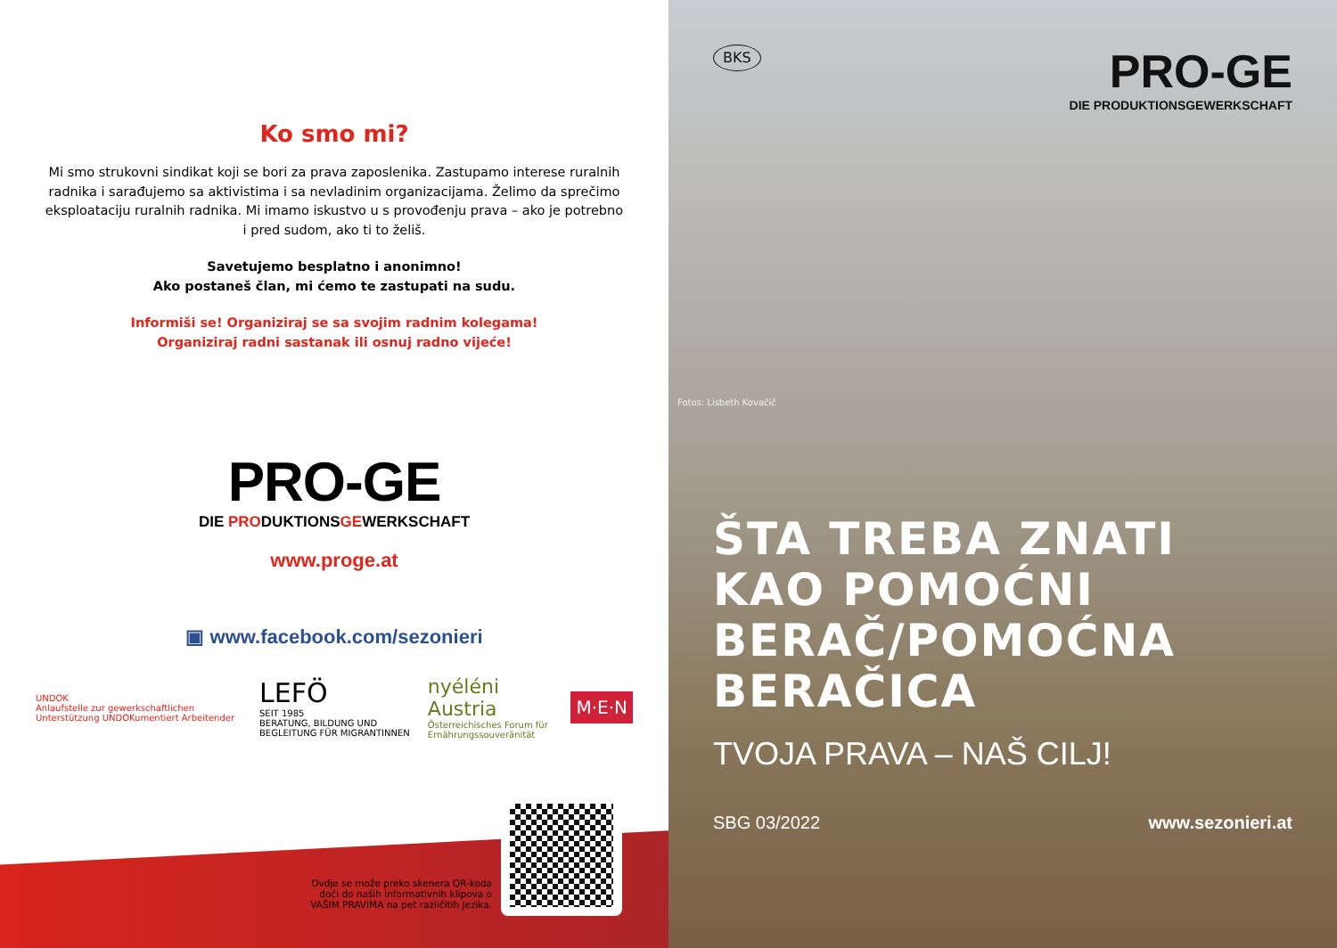Ko smo mi?
Mi smo strukovni sindikat koji se bori za prava zaposlenika. Zastupamo interese ruralnih radnika i sarađujemo sa aktivistima i sa nevladinim organizacijama. Želimo da sprečimo eksploataciju ruralnih radnika. Mi imamo iskustvo u s provođenju prava – ako je potrebno i pred sudom, ako ti to želiš.
Savetujemo besplatno i anonimno!
Ako postaneš član, mi ćemo te zastupati na sudu.
Informiši se! Organiziraj se sa svojim radnim kolegama!
Organiziraj radni sastanak ili osnuj radno vijeće!
PRO-GE
DIE PRODUKTIONSGEWERKSCHAFT
www.proge.at
▣ www.facebook.com/sezonieri
UNDOK
Anlaufstelle zur gewerkschaftlichen Unterstützung UNDOKumentiert Arbeitender
LEFÖ
SEIT 1985
BERATUNG, BILDUNG UND BEGLEITUNG FÜR MIGRANTINNEN
nyéléni Austria
Österreichisches Forum für Ernährungssouveränität
M·E·N
Ovdje se može preko skenera QR-koda doći do naših informativnih klipova o VAŠIM PRAVIMA na pet različitih jezika.
BKS
PRO-GE
DIE PRODUKTIONSGEWERKSCHAFT
Fotos: Lisbeth Kovačič
ŠTA TREBA ZNATI KAO POMOĆNI BERAČ/POMOĆNA BERAČICA
TVOJA PRAVA – NAŠ CILJ!
SBG 03/2022 www.sezonieri.at